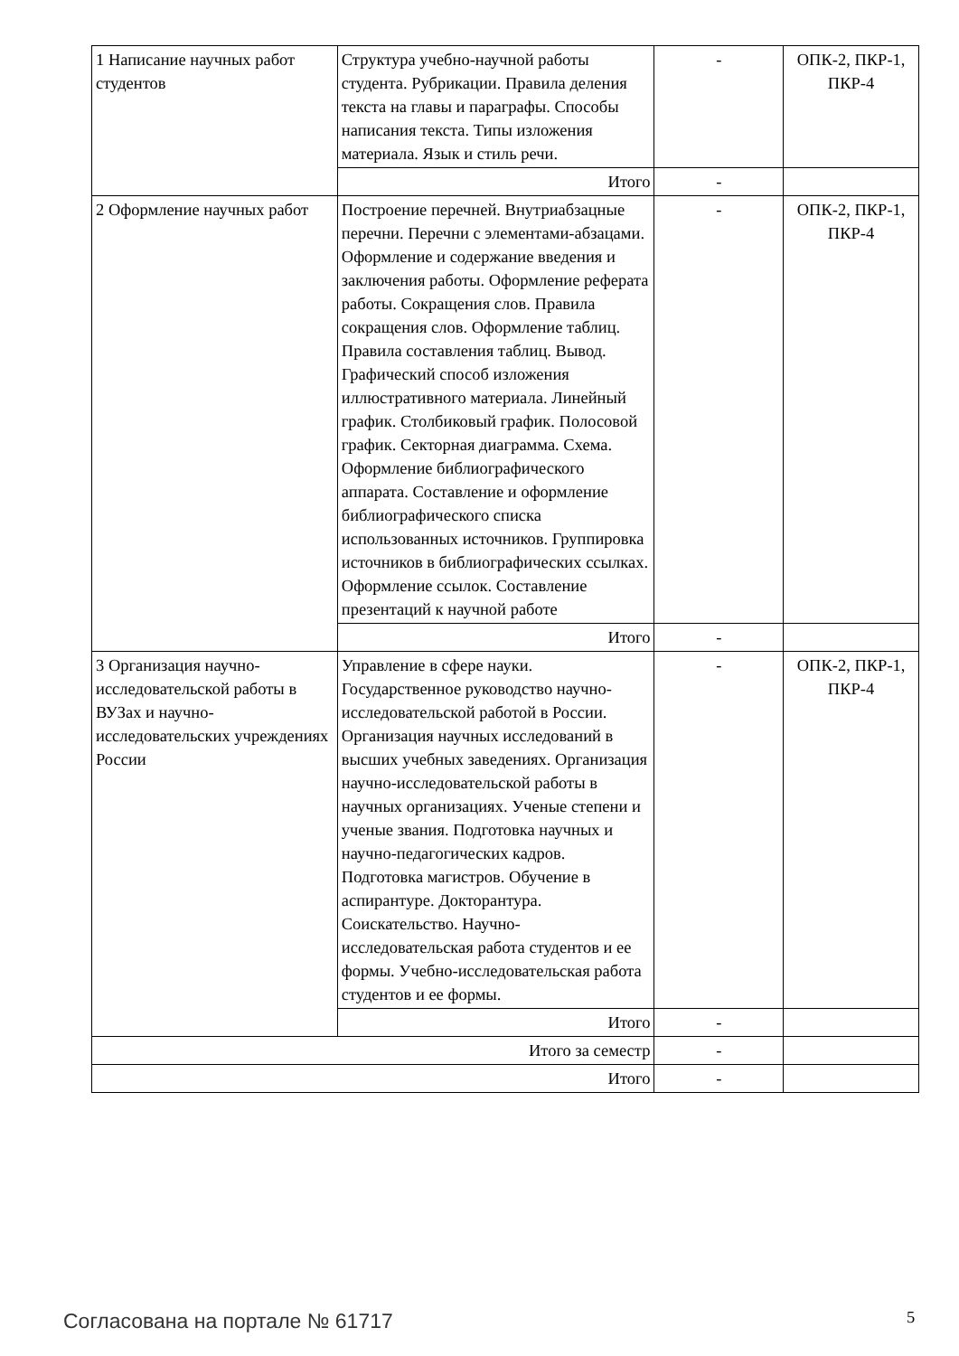| 1 Написание научных работ студентов | Структура учебно-научной работы студента. Рубрикации. Правила деления текста на главы и параграфы. Способы написания текста. Типы изложения материала. Язык и стиль речи. | - | ОПК-2, ПКР-1, ПКР-4 |
| | Итого | - | |
| 2 Оформление научных работ | Построение перечней. Внутриабзацные перечни. Перечни с элементами-абзацами. Оформление и содержание введения и заключения работы. Оформление реферата работы. Сокращения слов. Правила сокращения слов. Оформление таблиц. Правила составления таблиц. Вывод. Графический способ изложения иллюстративного материала. Линейный график. Столбиковый график. Полосовой график. Секторная диаграмма. Схема. Оформление библиографического аппарата. Составление и оформление библиографического списка использованных источников. Группировка источников в библиографических ссылках. Оформление ссылок. Составление презентаций к научной работе | - | ОПК-2, ПКР-1, ПКР-4 |
| | Итого | - | |
| 3 Организация научно-исследовательской работы в ВУЗах и научно-исследовательских учреждениях России | Управление в сфере науки. Государственное руководство научно-исследовательской работой в России. Организация научных исследований в высших учебных заведениях. Организация научно-исследовательской работы в научных организациях. Ученые степени и ученые звания. Подготовка научных и научно-педагогических кадров. Подготовка магистров. Обучение в аспирантуре. Докторантура. Соискательство. Научно- исследовательская работа студентов и ее формы. Учебно-исследовательская работа студентов и ее формы. | - | ОПК-2, ПКР-1, ПКР-4 |
| | Итого | - | |
| Итого за семестр | | - | |
| Итого | | - | |
Согласована на портале № 61717 5